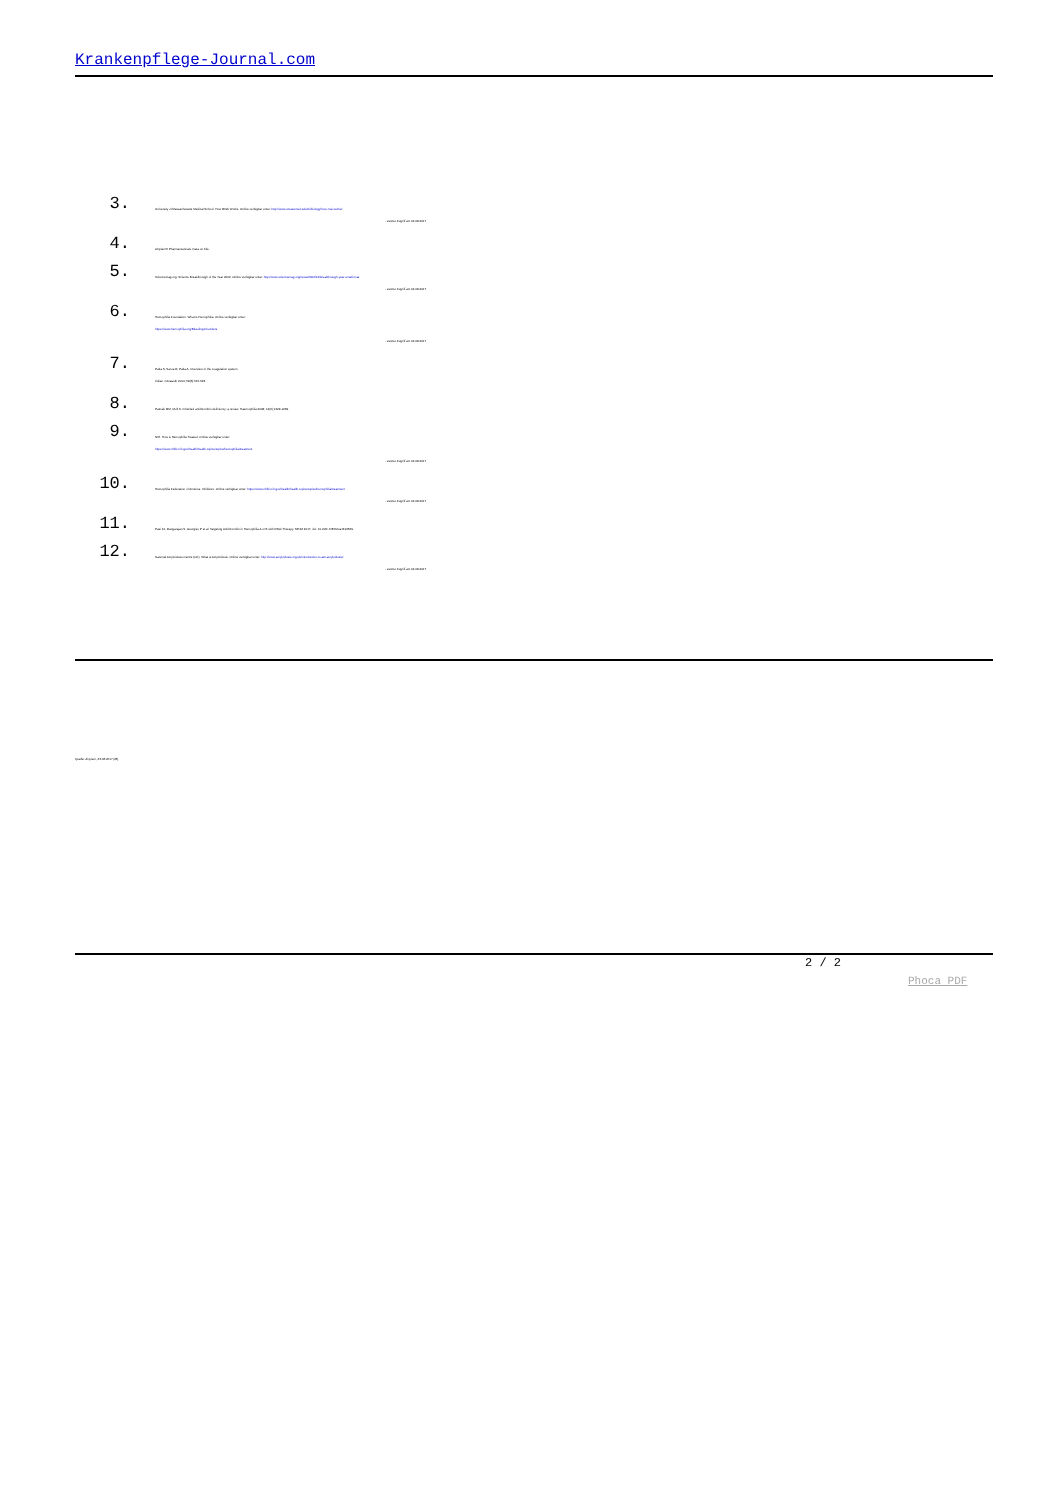Krankenpflege-Journal.com
3.
University of Massachusetts Medical School. How RNAi Works. Online verfügbar unter: http://www.umassmed.edu/rti/biology/how-rnai-works/
- Letzter Zugriff am 04.08.2017.
4.
Alnylam® Pharmaceuticals. Data on File.
5.
Sciencemag.org. Science Breakthrough of the Year 2002. Online verfügbar unter: http://www.sciencemag.org/news/2002/12/breakthrough-year-small-rnas
- Letzter Zugriff am 04.08.2017.
6.
Hemophilia Foundation. What is Hemophilia. Online verfügbar unter:
https://www.hemophilia.org/Bleeding-Disorders
- Letzter Zugriff am 04.08.2017.
7.
Palta S, Saroa R, Palta A. Overview of the coagulation system.
Indian J Anaesth 2014; 58(5):515-523.
8.
Patnaik MM, Moll S. Inherited antithrombin deficiency: a review. Haemophilia 2008; 14(6):1229-1239.
9.
NIH. How is Hemophilia Treated. Online verfügbar unter:
https://www.nhlbi.nih.gov/health/health-topics/topics/hemophilia/treatment
- Letzter Zugriff am 04.08.2017.
10.
Hemophilia Federation of America. Inhibitors. Online verfügbar unter: https://www.nhlbi.nih.gov/health/health-topics/topics/hemophilia/treatment
- Letzter Zugriff am 04.08.2017.
11.
Pasi KJ, Rangarajan S, Georgiev P et al. Targeting Antithrombin in Hemophilia A or B with RNAi Therapy. NEJM 2017; doi: 10.206+/NEJMoa1616569.
12.
National Amyloidosis Centre (UK). What is Amyloidosis. Online verfügbar unter: http://www.amyloidosis.org.uk/introduction-to-attr-amyloidosis/
- Letzter Zugriff am 04.08.2017.
Quelle: Alnylam, 23.08.2017 (tB).
2 / 2
Phoca PDF